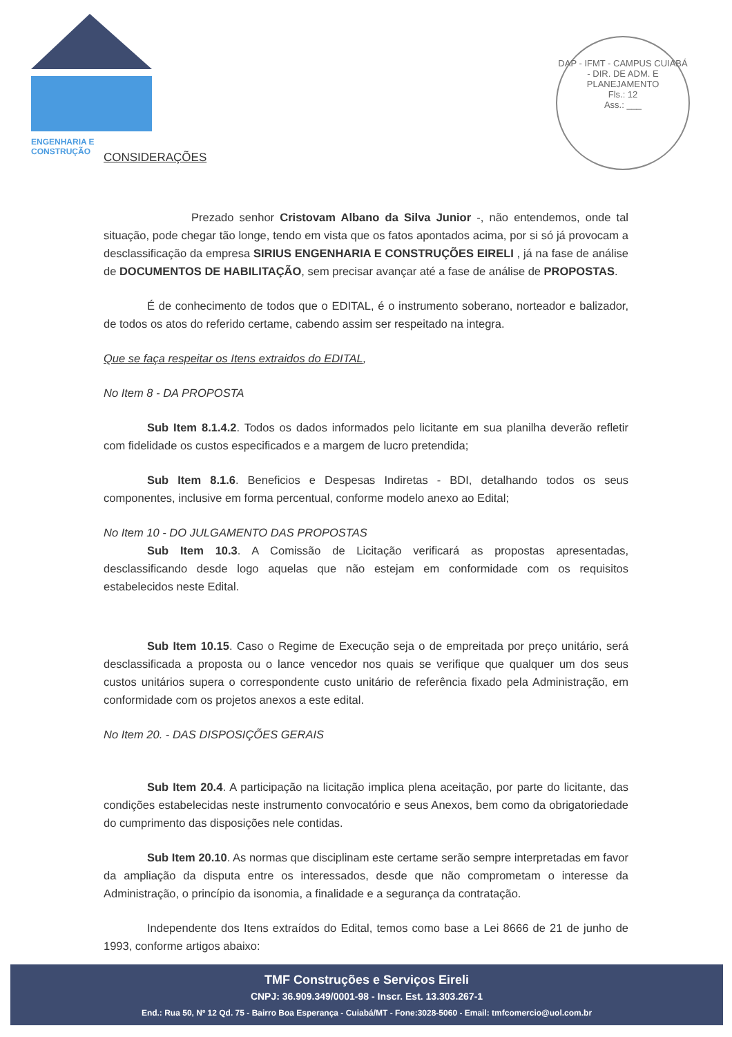ENGENHARIA E CONSTRUÇÃO
DAP - IFMT - CAMPUS CUIABÁ - DIR. DE ADM. E PLANEJAMENTO
Fls.: 12
Ass.: ___
CONSIDERAÇÕES
Prezado senhor Cristovam Albano da Silva Junior -, não entendemos, onde tal situação, pode chegar tão longe, tendo em vista que os fatos apontados acima, por si só já provocam a desclassificação da empresa SIRIUS ENGENHARIA E CONSTRUÇÕES EIRELI , já na fase de análise de DOCUMENTOS DE HABILITAÇÃO, sem precisar avançar até a fase de análise de PROPOSTAS.
É de conhecimento de todos que o EDITAL, é o instrumento soberano, norteador e balizador, de todos os atos do referido certame, cabendo assim ser respeitado na integra.
Que se faça respeitar os Itens extraidos do EDITAL,
No Item 8 - DA PROPOSTA
Sub Item 8.1.4.2. Todos os dados informados pelo licitante em sua planilha deverão refletir com fidelidade os custos especificados e a margem de lucro pretendida;
Sub Item 8.1.6. Beneficios e Despesas Indiretas - BDI, detalhando todos os seus componentes, inclusive em forma percentual, conforme modelo anexo ao Edital;
No Item 10 - DO JULGAMENTO DAS PROPOSTAS
Sub Item 10.3. A Comissão de Licitação verificará as propostas apresentadas, desclassificando desde logo aquelas que não estejam em conformidade com os requisitos estabelecidos neste Edital.
Sub Item 10.15. Caso o Regime de Execução seja o de empreitada por preço unitário, será desclassificada a proposta ou o lance vencedor nos quais se verifique que qualquer um dos seus custos unitários supera o correspondente custo unitário de referência fixado pela Administração, em conformidade com os projetos anexos a este edital.
No Item 20. - DAS DISPOSIÇÕES GERAIS
Sub Item 20.4. A participação na licitação implica plena aceitação, por parte do licitante, das condições estabelecidas neste instrumento convocatório e seus Anexos, bem como da obrigatoriedade do cumprimento das disposições nele contidas.
Sub Item 20.10. As normas que disciplinam este certame serão sempre interpretadas em favor da ampliação da disputa entre os interessados, desde que não comprometam o interesse da Administração, o princípio da isonomia, a finalidade e a segurança da contratação.
Independente dos Itens extraídos do Edital, temos como base a Lei 8666 de 21 de junho de 1993, conforme artigos abaixo:
TMF Construções e Serviços Eireli
CNPJ: 36.909.349/0001-98 - Inscr. Est. 13.303.267-1
End.: Rua 50, Nº 12 Qd. 75 - Bairro Boa Esperança - Cuiabá/MT - Fone:3028-5060 - Email: tmfcomercio@uol.com.br